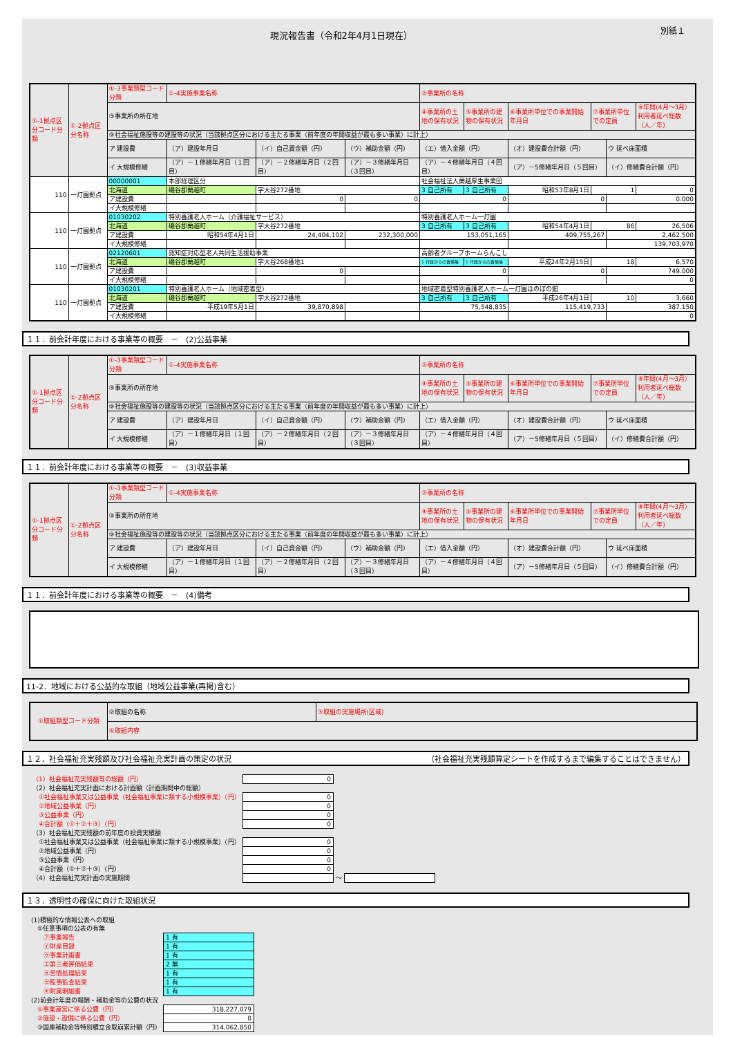現況報告書（令和2年4月1日現在）
別紙１
| ①-1拠点区分コード分類 | ①-2拠点区分名称 | ①-3事業類型コード分類 | ①-4実施事業名称 | | | ②事業所の名称 | | | | | |
| | | ③事業所の所在地 | | | | ④事業所の土地の保有状況 | ⑤事業所の建物の保有状況 | ⑥事業所単位での事業開始年月日 | ⑦事業所単位での定員 | | ⑧年間(4月～3月）利用者延べ総数（人／年) |
| | | ⑨社会福祉施設等の建設等の状況（当該拠点区分における主たる事業（前年度の年間収益が最も多い事業）に計上） | | | | | | | | | |
| | | ア 建設費 | （ア）建設年月日 | （イ）自己資金額（円） | （ウ）補助金額（円） | （エ）借入金額（円） | | （オ）建設費合計額（円） | | ウ 延べ床面積 | |
| | | イ 大規模修繕 | （ア）－１修繕年月日（１回目） | （ア）－２修繕年月日（２回目） | （ア）－３修繕年月日（３回目） | （ア）－４修繕年月日（４回目） | | （ア）－5修繕年月日（５回目） | | （イ）修繕費合計額（円） | |
| 110 | 一灯園拠点 | 00000001 | 本部経理区分 | | | 社会福祉法人蘭越厚生事業団 | | | | | |
| | | 北海道 | 磯谷郡蘭越町 | 字大谷272番地 | | 3 自己所有 | 3 自己所有 | 昭和53年8月1日 | 1 | | 0 |
| | | ア建設費 | | 0 | 0 | 0 | | 0 | | 0.000 | |
| | | イ大規模修繕 | | | | | | | | | |
| 110 | 一灯園拠点 | 01030202 | 特別養護老人ホーム（介護福祉サービス） | | | 特別養護老人ホーム一灯園 | | | | | |
| | | 北海道 | 磯谷郡蘭越町 | 字大谷272番地 | | 3 自己所有 | 3 自己所有 | 昭和54年4月1日 | 86 | | 26,506 |
| | | ア建設費 | 昭和54年4月1日 | 24,404,102 | 232,300,000 | 153,051,165 | | 409,755,267 | | 2,462.500 | |
| | | イ大規模修繕 | | | | | | | | 139,703,970 | |
| 110 | 一灯園拠点 | 02120601 | 認知症対応型老人共同生活援助事業 | | | 高齢者グループホームらんこし | | | | | |
| | | 北海道 | 磯谷郡蘭越町 | 字大谷268番地1 | | 1 行政からの賃借等 | 1 行政からの賃借等 | 平成24年2月15日 | 18 | | 6,570 |
| | | ア建設費 | | 0 | | 0 | | 0 | | 749.000 | |
| | | イ大規模修繕 | | | | | | | | 0 | |
| 110 | 一灯園拠点 | 01030201 | 特別養護老人ホーム（地域密着型） | | | 地域密着型特別養護老人ホーム一灯園ほのぼの館 | | | | | |
| | | 北海道 | 磯谷郡蘭越町 | 字大谷272番地 | | 3 自己所有 | 3 自己所有 | 平成26年4月1日 | 10 | | 3,660 |
| | | ア建設費 | 平成19年5月1日 | 39,870,898 | | 75,548,835 | | 115,419,733 | | 387.150 | |
| | | イ大規模修繕 | | | | | | | | 0 | |
１１．前会計年度における事業等の概要　－　(2)公益事業
| ①-1拠点区分コード分類 | ①-2拠点区分名称 | ①-3事業類型コード分類 | ①-4実施事業名称 | | | ②事業所の名称 | | | | | |
| | | ③事業所の所在地 | | | | ④事業所の土地の保有状況 | ⑤事業所の建物の保有状況 | ⑥事業所単位での事業開始年月日 | ⑦事業所単位での定員 | | ⑧年間(4月～3月）利用者延べ総数（人／年) |
| | | ⑨社会福祉施設等の建設等の状況（当該拠点区分における主たる事業（前年度の年間収益が最も多い事業）に計上） | | | | | | | | | |
| | | ア 建設費 | （ア）建設年月日 | （イ）自己資金額（円） | （ウ）補助金額（円） | （エ）借入金額（円） | | （オ）建設費合計額（円） | | ウ 延べ床面積 | |
| | | イ 大規模修繕 | （ア）－１修繕年月日（１回目） | （ア）－２修繕年月日（２回目） | （ア）－３修繕年月日（３回目） | （ア）－４修繕年月日（４回目） | | （ア）－5修繕年月日（５回目） | | （イ）修繕費合計額（円） | |
１１．前会計年度における事業等の概要　－　(3)収益事業
| ①-1拠点区分コード分類 | ①-2拠点区分名称 | ①-3事業類型コード分類 | ①-4実施事業名称 | | | ②事業所の名称 | | | | | |
| | | ③事業所の所在地 | | | | ④事業所の土地の保有状況 | ⑤事業所の建物の保有状況 | ⑥事業所単位での事業開始年月日 | ⑦事業所単位での定員 | | ⑧年間(4月～3月）利用者延べ総数（人／年) |
| | | ⑨社会福祉施設等の建設等の状況（当該拠点区分における主たる事業（前年度の年間収益が最も多い事業）に計上） | | | | | | | | | |
| | | ア 建設費 | （ア）建設年月日 | （イ）自己資金額（円） | （ウ）補助金額（円） | （エ）借入金額（円） | | （オ）建設費合計額（円） | | ウ 延べ床面積 | |
| | | イ 大規模修繕 | （ア）－１修繕年月日（１回目） | （ア）－２修繕年月日（２回目） | （ア）－３修繕年月日（３回目） | （ア）－４修繕年月日（４回目） | | （ア）－5修繕年月日（５回目） | | （イ）修繕費合計額（円） | |
１１．前会計年度における事業等の概要　－　(4)備考
11-2．地域における公益的な取組（地域公益事業(再掲)含む）
| ①取組類型コード分類 | ②取組の名称 | ③取組の実施場所(区域) |
| | ④取組内容 | |
１２．社会福祉充実残額及び社会福祉充実計画の策定の状況 （社会福祉充実残額算定シートを作成するまで編集することはできません）
| （1）社会福祉充実残額等の総額（円） | 0 | | |
| （2）社会福祉充実計画における計画額（計画期間中の総額） | | | |
| ①社会福祉事業又は公益事業（社会福祉事業に類する小規模事業）（円） | 0 | | |
| ②地域公益事業（円） | 0 | | |
| ③公益事業（円） | 0 | | |
| ④合計額（①＋②＋③）（円） | 0 | | |
| （3）社会福祉充実残額の前年度の投資実績額 | | | |
| ①社会福祉事業又は公益事業（社会福祉事業に類する小規模事業）（円） | 0 | | |
| ②地域公益事業（円） | 0 | | |
| ③公益事業（円） | 0 | | |
| ④合計額（①＋②＋③）（円） | 0 | | |
| （4）社会福祉充実計画の実施期間 | | ～ | |
１３．透明性の確保に向けた取組状況
| (1)積極的な情報公表への取組 | |
| ①任意事項の公表の有無 | |
| ㋐事業報告 | 1 有 |
| ㋑財産目録 | 1 有 |
| ㋒事業計画書 | 1 有 |
| ㋓第三者評価結果 | 2 無 |
| ㋔苦情処理結果 | 1 有 |
| ㋕監事監査結果 | 1 有 |
| ㋖附属明細書 | 1 有 |
| (2)前会計年度の報酬・補助金等の公費の状況 | |
| ①事業運営に係る公費（円） | 318,227,079 |
| ②施設・設備に係る公費（円） | 0 |
| ③国庫補助金等特別積立金取崩累計額（円） | 314,062,850 |